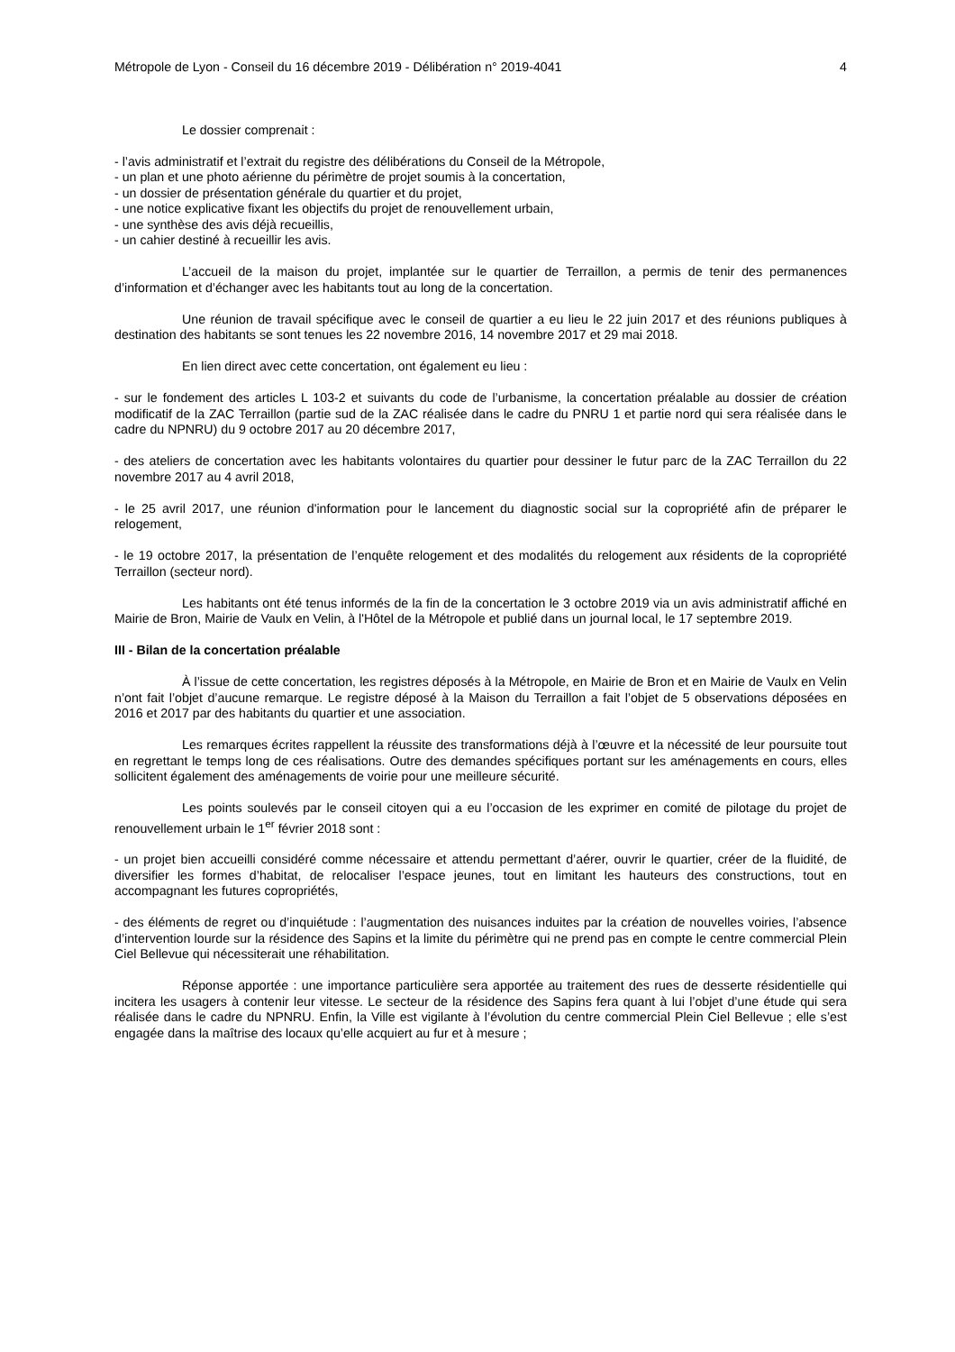Métropole de Lyon - Conseil du 16 décembre 2019 - Délibération n° 2019-4041 4
Le dossier comprenait :
- l’avis administratif et l’extrait du registre des délibérations du Conseil de la Métropole,
- un plan et une photo aérienne du périmètre de projet soumis à la concertation,
- un dossier de présentation générale du quartier et du projet,
- une notice explicative fixant les objectifs du projet de renouvellement urbain,
- une synthèse des avis déjà recueillis,
- un cahier destiné à recueillir les avis.
L’accueil de la maison du projet, implantée sur le quartier de Terraillon, a permis de tenir des permanences d’information et d’échanger avec les habitants tout au long de la concertation.
Une réunion de travail spécifique avec le conseil de quartier a eu lieu le 22 juin 2017 et des réunions publiques à destination des habitants se sont tenues les 22 novembre 2016, 14 novembre 2017 et 29 mai 2018.
En lien direct avec cette concertation, ont également eu lieu :
- sur le fondement des articles L 103-2 et suivants du code de l’urbanisme, la concertation préalable au dossier de création modificatif de la ZAC Terraillon (partie sud de la ZAC réalisée dans le cadre du PNRU 1 et partie nord qui sera réalisée dans le cadre du NPNRU) du 9 octobre 2017 au 20 décembre 2017,
- des ateliers de concertation avec les habitants volontaires du quartier pour dessiner le futur parc de la ZAC Terraillon du 22 novembre 2017 au 4 avril 2018,
- le 25 avril 2017, une réunion d'information pour le lancement du diagnostic social sur la copropriété afin de préparer le relogement,
- le 19 octobre 2017, la présentation de l’enquête relogement et des modalités du relogement aux résidents de la copropriété Terraillon (secteur nord).
Les habitants ont été tenus informés de la fin de la concertation le 3 octobre 2019 via un avis administratif affiché en Mairie de Bron, Mairie de Vaulx en Velin, à l'Hôtel de la Métropole et publié dans un journal local, le 17 septembre 2019.
III - Bilan de la concertation préalable
À l’issue de cette concertation, les registres déposés à la Métropole, en Mairie de Bron et en Mairie de Vaulx en Velin n’ont fait l’objet d’aucune remarque. Le registre déposé à la Maison du Terraillon a fait l’objet de 5 observations déposées en 2016 et 2017 par des habitants du quartier et une association.
Les remarques écrites rappellent la réussite des transformations déjà à l’œuvre et la nécessité de leur poursuite tout en regrettant le temps long de ces réalisations. Outre des demandes spécifiques portant sur les aménagements en cours, elles sollicitent également des aménagements de voirie pour une meilleure sécurité.
Les points soulevés par le conseil citoyen qui a eu l’occasion de les exprimer en comité de pilotage du projet de renouvellement urbain le 1<sup>er</sup> février 2018 sont :
- un projet bien accueilli considéré comme nécessaire et attendu permettant d’aérer, ouvrir le quartier, créer de la fluidité, de diversifier les formes d’habitat, de relocaliser l’espace jeunes, tout en limitant les hauteurs des constructions, tout en accompagnant les futures copropriétés,
- des éléments de regret ou d’inquiétude : l’augmentation des nuisances induites par la création de nouvelles voiries, l’absence d’intervention lourde sur la résidence des Sapins et la limite du périmètre qui ne prend pas en compte le centre commercial Plein Ciel Bellevue qui nécessiterait une réhabilitation.
Réponse apportée : une importance particulière sera apportée au traitement des rues de desserte résidentielle qui incitera les usagers à contenir leur vitesse. Le secteur de la résidence des Sapins fera quant à lui l’objet d’une étude qui sera réalisée dans le cadre du NPNRU. Enfin, la Ville est vigilante à l’évolution du centre commercial Plein Ciel Bellevue ; elle s’est engagée dans la maîtrise des locaux qu’elle acquiert au fur et à mesure ;